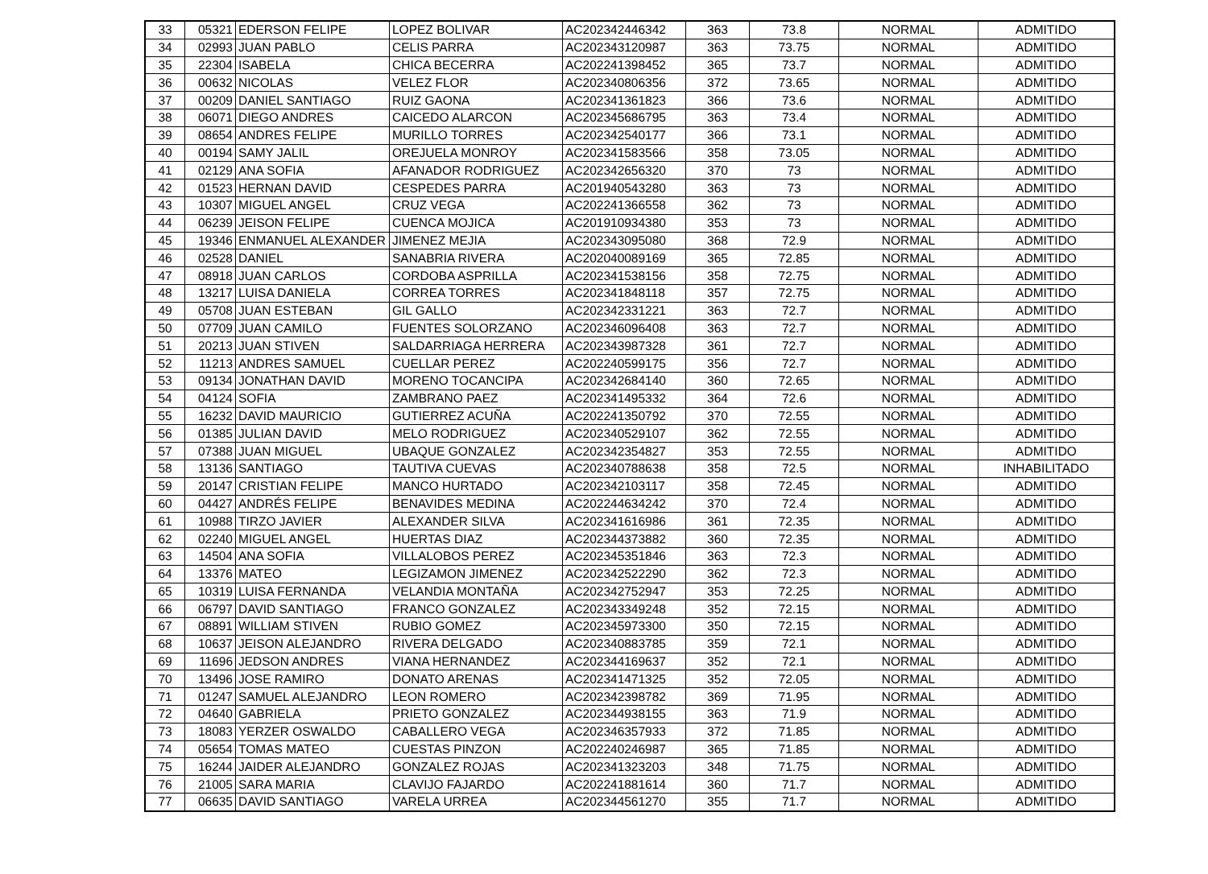| 33 | 05321 | EDERSON FELIPE | LOPEZ BOLIVAR | AC202342446342 | 363 | 73.8 | NORMAL | ADMITIDO |
| 34 | 02993 | JUAN PABLO | CELIS PARRA | AC202343120987 | 363 | 73.75 | NORMAL | ADMITIDO |
| 35 | 22304 | ISABELA | CHICA BECERRA | AC202241398452 | 365 | 73.7 | NORMAL | ADMITIDO |
| 36 | 00632 | NICOLAS | VELEZ FLOR | AC202340806356 | 372 | 73.65 | NORMAL | ADMITIDO |
| 37 | 00209 | DANIEL SANTIAGO | RUIZ GAONA | AC202341361823 | 366 | 73.6 | NORMAL | ADMITIDO |
| 38 | 06071 | DIEGO ANDRES | CAICEDO ALARCON | AC202345686795 | 363 | 73.4 | NORMAL | ADMITIDO |
| 39 | 08654 | ANDRES FELIPE | MURILLO TORRES | AC202342540177 | 366 | 73.1 | NORMAL | ADMITIDO |
| 40 | 00194 | SAMY JALIL | OREJUELA MONROY | AC202341583566 | 358 | 73.05 | NORMAL | ADMITIDO |
| 41 | 02129 | ANA SOFIA | AFANADOR RODRIGUEZ | AC202342656320 | 370 | 73 | NORMAL | ADMITIDO |
| 42 | 01523 | HERNAN DAVID | CESPEDES PARRA | AC201940543280 | 363 | 73 | NORMAL | ADMITIDO |
| 43 | 10307 | MIGUEL ANGEL | CRUZ VEGA | AC202241366558 | 362 | 73 | NORMAL | ADMITIDO |
| 44 | 06239 | JEISON FELIPE | CUENCA MOJICA | AC201910934380 | 353 | 73 | NORMAL | ADMITIDO |
| 45 | 19346 | ENMANUEL ALEXANDER | JIMENEZ MEJIA | AC202343095080 | 368 | 72.9 | NORMAL | ADMITIDO |
| 46 | 02528 | DANIEL | SANABRIA RIVERA | AC202040089169 | 365 | 72.85 | NORMAL | ADMITIDO |
| 47 | 08918 | JUAN CARLOS | CORDOBA ASPRILLA | AC202341538156 | 358 | 72.75 | NORMAL | ADMITIDO |
| 48 | 13217 | LUISA DANIELA | CORREA TORRES | AC202341848118 | 357 | 72.75 | NORMAL | ADMITIDO |
| 49 | 05708 | JUAN ESTEBAN | GIL GALLO | AC202342331221 | 363 | 72.7 | NORMAL | ADMITIDO |
| 50 | 07709 | JUAN CAMILO | FUENTES SOLORZANO | AC202346096408 | 363 | 72.7 | NORMAL | ADMITIDO |
| 51 | 20213 | JUAN STIVEN | SALDARRIAGA HERRERA | AC202343987328 | 361 | 72.7 | NORMAL | ADMITIDO |
| 52 | 11213 | ANDRES SAMUEL | CUELLAR PEREZ | AC202240599175 | 356 | 72.7 | NORMAL | ADMITIDO |
| 53 | 09134 | JONATHAN DAVID | MORENO TOCANCIPA | AC202342684140 | 360 | 72.65 | NORMAL | ADMITIDO |
| 54 | 04124 | SOFIA | ZAMBRANO PAEZ | AC202341495332 | 364 | 72.6 | NORMAL | ADMITIDO |
| 55 | 16232 | DAVID MAURICIO | GUTIERREZ ACUÑA | AC202241350792 | 370 | 72.55 | NORMAL | ADMITIDO |
| 56 | 01385 | JULIAN DAVID | MELO RODRIGUEZ | AC202340529107 | 362 | 72.55 | NORMAL | ADMITIDO |
| 57 | 07388 | JUAN MIGUEL | UBAQUE GONZALEZ | AC202342354827 | 353 | 72.55 | NORMAL | ADMITIDO |
| 58 | 13136 | SANTIAGO | TAUTIVA CUEVAS | AC202340788638 | 358 | 72.5 | NORMAL | INHABILITADO |
| 59 | 20147 | CRISTIAN FELIPE | MANCO HURTADO | AC202342103117 | 358 | 72.45 | NORMAL | ADMITIDO |
| 60 | 04427 | ANDRÉS FELIPE | BENAVIDES MEDINA | AC202244634242 | 370 | 72.4 | NORMAL | ADMITIDO |
| 61 | 10988 | TIRZO JAVIER | ALEXANDER SILVA | AC202341616986 | 361 | 72.35 | NORMAL | ADMITIDO |
| 62 | 02240 | MIGUEL ANGEL | HUERTAS DIAZ | AC202344373882 | 360 | 72.35 | NORMAL | ADMITIDO |
| 63 | 14504 | ANA SOFIA | VILLALOBOS PEREZ | AC202345351846 | 363 | 72.3 | NORMAL | ADMITIDO |
| 64 | 13376 | MATEO | LEGIZAMON JIMENEZ | AC202342522290 | 362 | 72.3 | NORMAL | ADMITIDO |
| 65 | 10319 | LUISA FERNANDA | VELANDIA MONTAÑA | AC202342752947 | 353 | 72.25 | NORMAL | ADMITIDO |
| 66 | 06797 | DAVID SANTIAGO | FRANCO GONZALEZ | AC202343349248 | 352 | 72.15 | NORMAL | ADMITIDO |
| 67 | 08891 | WILLIAM STIVEN | RUBIO GOMEZ | AC202345973300 | 350 | 72.15 | NORMAL | ADMITIDO |
| 68 | 10637 | JEISON ALEJANDRO | RIVERA DELGADO | AC202340883785 | 359 | 72.1 | NORMAL | ADMITIDO |
| 69 | 11696 | JEDSON ANDRES | VIANA HERNANDEZ | AC202344169637 | 352 | 72.1 | NORMAL | ADMITIDO |
| 70 | 13496 | JOSE RAMIRO | DONATO ARENAS | AC202341471325 | 352 | 72.05 | NORMAL | ADMITIDO |
| 71 | 01247 | SAMUEL ALEJANDRO | LEON ROMERO | AC202342398782 | 369 | 71.95 | NORMAL | ADMITIDO |
| 72 | 04640 | GABRIELA | PRIETO GONZALEZ | AC202344938155 | 363 | 71.9 | NORMAL | ADMITIDO |
| 73 | 18083 | YERZER OSWALDO | CABALLERO VEGA | AC202346357933 | 372 | 71.85 | NORMAL | ADMITIDO |
| 74 | 05654 | TOMAS MATEO | CUESTAS PINZON | AC202240246987 | 365 | 71.85 | NORMAL | ADMITIDO |
| 75 | 16244 | JAIDER ALEJANDRO | GONZALEZ ROJAS | AC202341323203 | 348 | 71.75 | NORMAL | ADMITIDO |
| 76 | 21005 | SARA MARIA | CLAVIJO FAJARDO | AC202241881614 | 360 | 71.7 | NORMAL | ADMITIDO |
| 77 | 06635 | DAVID SANTIAGO | VARELA URREA | AC202344561270 | 355 | 71.7 | NORMAL | ADMITIDO |